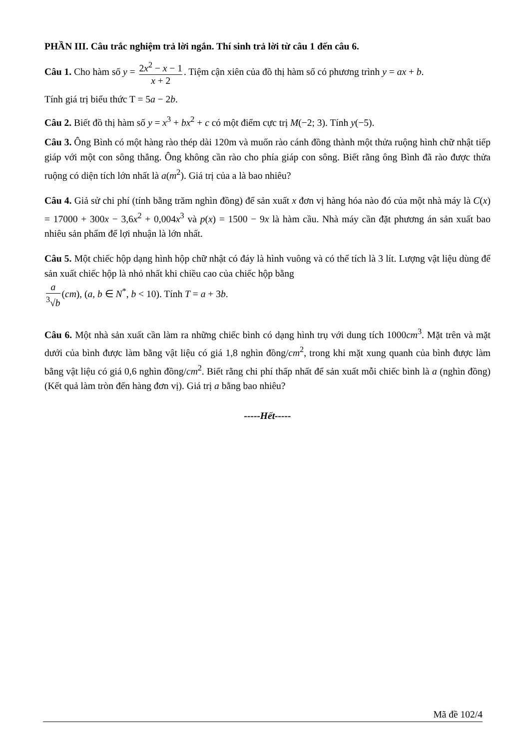PHẦN III. Câu trắc nghiệm trả lời ngắn. Thí sinh trả lời từ câu 1 đến câu 6.
Câu 1. Cho hàm số y = 2x<sup>2</sup> − x − 1 x + 2. Tiệm cận xiên của đồ thị hàm số có phương trình y = ax + b.
Tính giá trị biểu thức T = 5a − 2b.
Câu 2. Biết đồ thị hàm số y = x<sup>3</sup> + bx<sup>2</sup> + c có một điểm cực trị M(−2; 3). Tính y(−5).
Câu 3. Ông Bình có một hàng rào thép dài 120m và muốn rào cánh đồng thành một thửa ruộng hình chữ nhật tiếp giáp với một con sông thẳng. Ông không cần rào cho phía giáp con sông. Biết rằng ông Bình đã rào được thửa ruộng có diện tích lớn nhất là a(m<sup>2</sup>). Giá trị của a là bao nhiêu?
Câu 4. Giả sử chi phí (tính bằng trăm nghìn đồng) để sản xuất x đơn vị hàng hóa nào đó của một nhà máy là C(x) = 17000 + 300x − 3,6x<sup>2</sup> + 0,004x<sup>3</sup> và p(x) = 1500 − 9x là hàm cầu. Nhà máy cần đặt phương án sản xuất bao nhiêu sản phẩm để lợi nhuận là lớn nhất.
Câu 5. Một chiếc hộp dạng hình hộp chữ nhật có đáy là hình vuông và có thể tích là 3 lít. Lượng vật liệu dùng để sản xuất chiếc hộp là nhỏ nhất khi chiều cao của chiếc hộp bằng
a <sup>3</sup>√b (cm), (a, b ∈ N<sup>*</sup>, b < 10). Tính T = a + 3b.
Câu 6. Một nhà sản xuất cần làm ra những chiếc bình có dạng hình trụ với dung tích 1000cm<sup>3</sup>. Mặt trên và mặt dưới của bình được làm bằng vật liệu có giá 1,8 nghìn đồng/cm<sup>2</sup>, trong khi mặt xung quanh của bình được làm bằng vật liệu có giá 0,6 nghìn đồng/cm<sup>2</sup>. Biết rằng chi phí thấp nhất để sản xuất mỗi chiếc bình là a (nghìn đồng) (Kết quả làm tròn đến hàng đơn vị). Giá trị a bằng bao nhiêu?
-----Hết-----
Mã đề 102/4